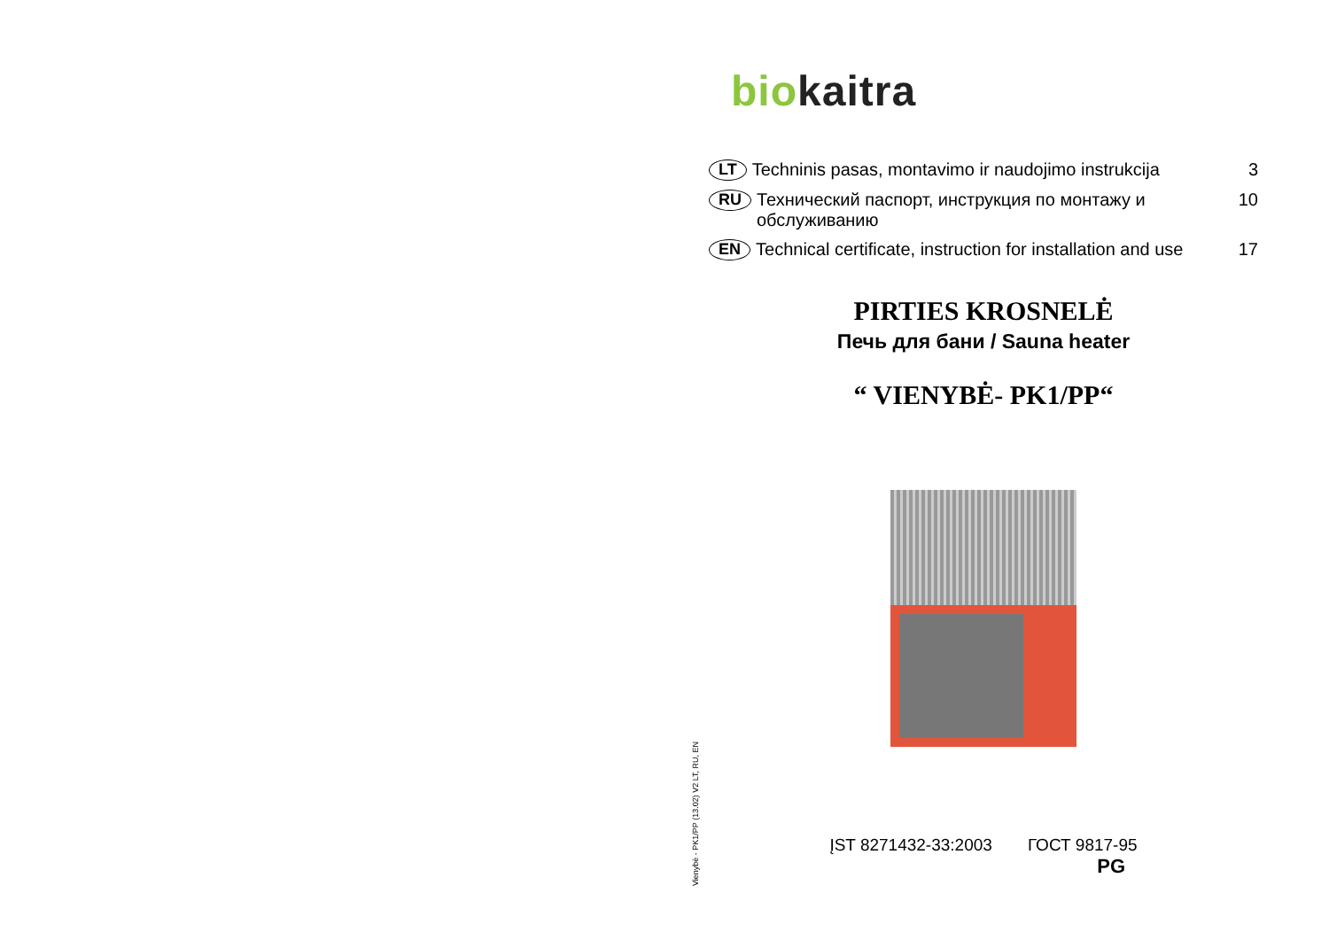Vienybė - PK1/PP (13.02) V2 LT, RU, EN
bio kaitra
LT Techninis pasas, montavimo ir naudojimo instrukcija 3
RU Технический паспорт, инструкция по монтажу и обслуживанию 10
EN Technical certificate, instruction for installation and use 17
PIRTIES KROSNELĖ
Печь для бани / Sauna heater
“ VIENYBĖ- PK1/PP“
ĮST 8271432-33:2003 ГОСТ 9817-95
PG